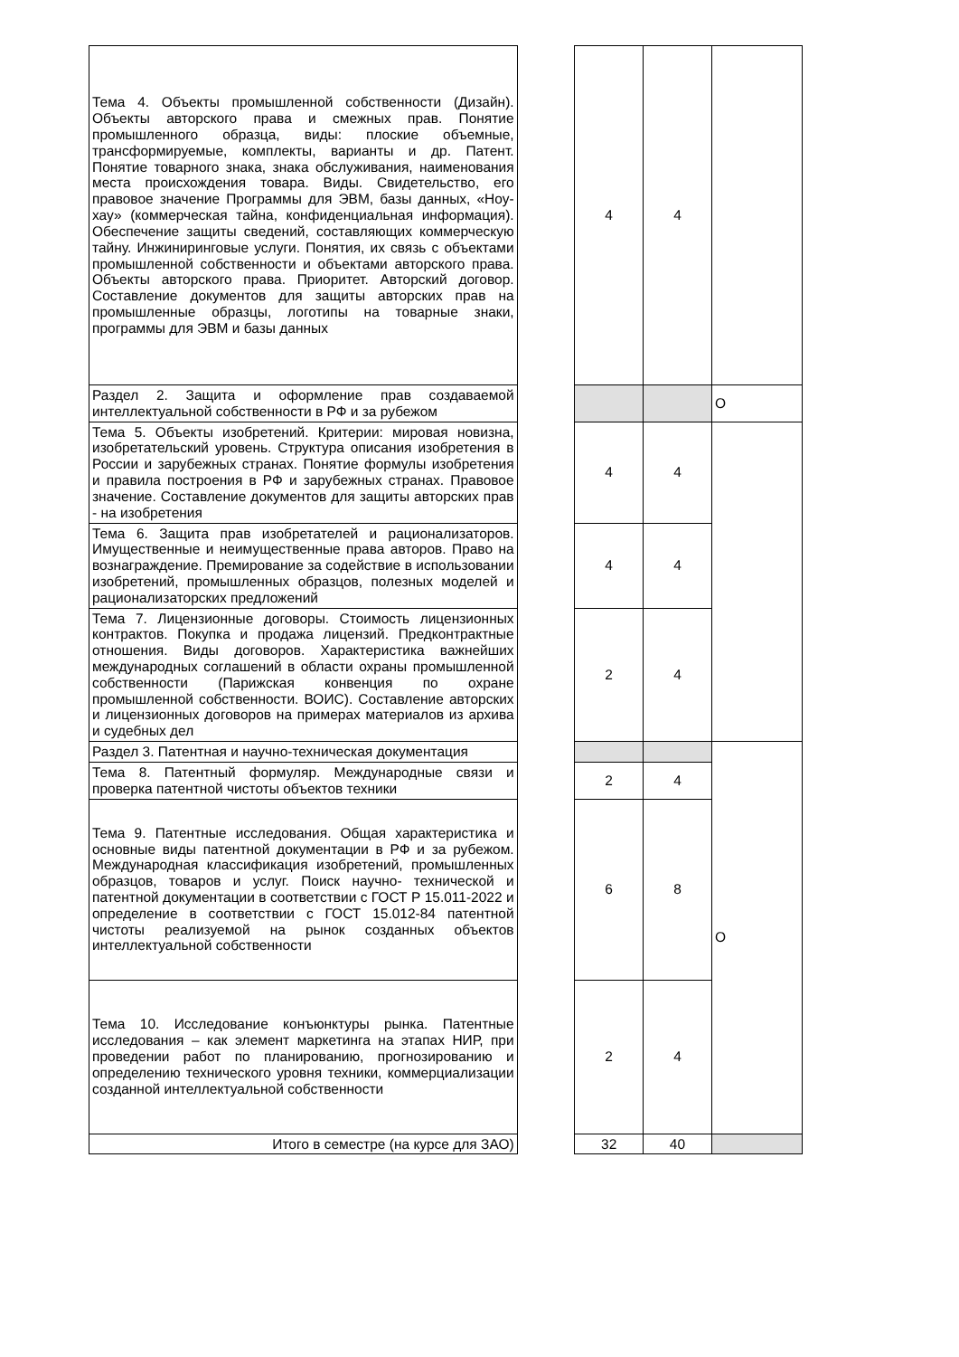| Тема 4. Объекты промышленной собственности (Дизайн). Объекты авторского права и смежных прав. Понятие промышленного образца, виды: плоские объемные, трансформируемые, комплекты, варианты и др. Патент. Понятие товарного знака, знака обслуживания, наименования места происхождения товара. Виды. Свидетельство, его правовое значение Программы для ЭВМ, базы данных, «Ноу-хау» (коммерческая тайна, конфиденциальная информация). Обеспечение защиты сведений, составляющих коммерческую тайну. Инжиниринговые услуги. Понятия, их связь с объектами промышленной собственности и объектами авторского права. Объекты авторского права. Приоритет. Авторский договор. Составление документов для защиты авторских прав на промышленные образцы, логотипы на товарные знаки, программы для ЭВМ и базы данных | | 4 | 4 | |
| Раздел 2. Защита и оформление прав создаваемой интеллектуальной собственности в РФ и за рубежом | | | | О |
| Тема 5. Объекты изобретений. Критерии: мировая новизна, изобретательский уровень. Структура описания изобретения в России и зарубежных странах. Понятие формулы изобретения и правила построения в РФ и зарубежных странах. Правовое значение. Составление документов для защиты авторских прав - на изобретения | | 4 | 4 | |
| Тема 6. Защита прав изобретателей и рационализаторов. Имущественные и неимущественные права авторов. Право на вознаграждение. Премирование за содействие в использовании изобретений, промышленных образцов, полезных моделей и рационализаторских предложений | | 4 | 4 | |
| Тема 7. Лицензионные договоры. Стоимость лицензионных контрактов. Покупка и продажа лицензий. Предконтрактные отношения. Виды договоров. Характеристика важнейших международных соглашений в области охраны промышленной собственности (Парижская конвенция по охране промышленной собственности. ВОИС). Составление авторских и лицензионных договоров на примерах материалов из архива и судебных дел | | 2 | 4 | |
| Раздел 3. Патентная и научно-техническая документация | | | | О |
| Тема 8. Патентный формуляр. Международные связи и проверка патентной чистоты объектов техники | | 2 | 4 | |
| Тема 9. Патентные исследования. Общая характеристика и основные виды патентной документации в РФ и за рубежом. Международная классификация изобретений, промышленных образцов, товаров и услуг. Поиск научно- технической и патентной документации в соответствии с ГОСТ Р 15.011-2022 и определение в соответствии с ГОСТ 15.012-84 патентной чистоты реализуемой на рынок созданных объектов интеллектуальной собственности | | 6 | 8 | |
| Тема 10. Исследование конъюнктуры рынка. Патентные исследования – как элемент маркетинга на этапах НИР, при проведении работ по планированию, прогнозированию и определению технического уровня техники, коммерциализации созданной интеллектуальной собственности | | 2 | 4 | |
| Итого в семестре (на курсе для ЗАО) | | 32 | 40 | |